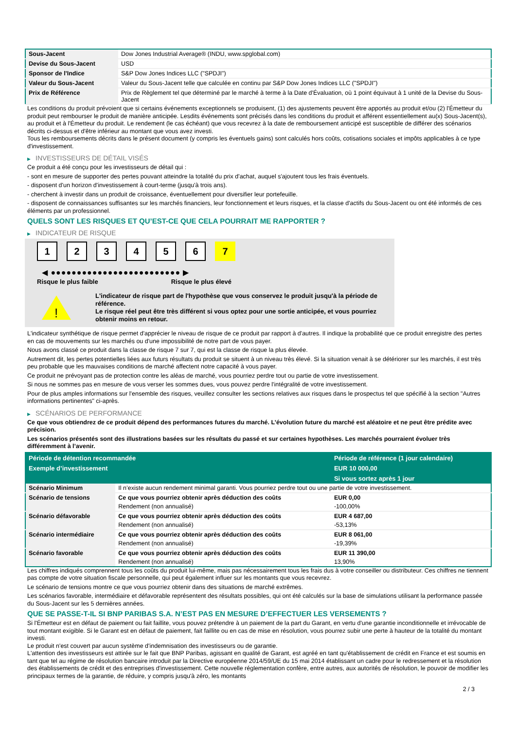| Sous-Jacent | Dow Jones Industrial Average® (INDU, www.spglobal.com) |
| Devise du Sous-Jacent | USD |
| Sponsor de l'Indice | S&P Dow Jones Indices LLC ("SPDJI") |
| Valeur du Sous-Jacent | Valeur du Sous-Jacent telle que calculée en continu par S&P Dow Jones Indices LLC ("SPDJI") |
| Prix de Référence | Prix de Règlement tel que déterminé par le marché à terme à la Date d'Évaluation, où 1 point équivaut à 1 unité de la Devise du Sous-Jacent |
Les conditions du produit prévoient que si certains événements exceptionnels se produisent, (1) des ajustements peuvent être apportés au produit et/ou (2) l'Émetteur du produit peut rembourser le produit de manière anticipée. Lesdits événements sont précisés dans les conditions du produit et afférent essentiellement au(x) Sous-Jacent(s), au produit et à l'Émetteur du produit. Le rendement (le cas échéant) que vous recevrez à la date de remboursement anticipé est susceptible de différer des scénarios décrits ci-dessus et d'être inférieur au montant que vous avez investi.
Tous les remboursements décrits dans le présent document (y compris les éventuels gains) sont calculés hors coûts, cotisations sociales et impôts applicables à ce type d'investissement.
▶ INVESTISSEURS DE DÉTAIL VISÉS
Ce produit a été conçu pour les investisseurs de détail qui :
- sont en mesure de supporter des pertes pouvant atteindre la totalité du prix d'achat, auquel s'ajoutent tous les frais éventuels.
- disposent d'un horizon d'investissement à court-terme (jusqu'à trois ans).
- cherchent à investir dans un produit de croissance, éventuellement pour diversifier leur portefeuille.
- disposent de connaissances suffisantes sur les marchés financiers, leur fonctionnement et leurs risques, et la classe d'actifs du Sous-Jacent ou ont été informés de ces éléments par un professionnel.
QUELS SONT LES RISQUES ET QU’EST-CE QUE CELA POURRAIT ME RAPPORTER ?
▶ INDICATEUR DE RISQUE
123456 7
◀ ●●●●●●●●●●●●●●●●●●●●●●●●● ▶
Risque le plus faible Risque le plus élevé
!
L'indicateur de risque part de l'hypothèse que vous conservez le produit jusqu'à la période de référence.
Le risque réel peut être très différent si vous optez pour une sortie anticipée, et vous pourriez obtenir moins en retour.
L'indicateur synthétique de risque permet d'apprécier le niveau de risque de ce produit par rapport à d'autres. Il indique la probabilité que ce produit enregistre des pertes en cas de mouvements sur les marchés ou d'une impossibilité de notre part de vous payer.
Nous avons classé ce produit dans la classe de risque 7 sur 7, qui est la classe de risque la plus élevée.
Autrement dit, les pertes potentielles liées aux futurs résultats du produit se situent à un niveau très élevé. Si la situation venait à se détériorer sur les marchés, il est très peu probable que les mauvaises conditions de marché affectent notre capacité à vous payer.
Ce produit ne prévoyant pas de protection contre les aléas de marché, vous pourriez perdre tout ou partie de votre investissement.
Si nous ne sommes pas en mesure de vous verser les sommes dues, vous pouvez perdre l'intégralité de votre investissement.
Pour de plus amples informations sur l'ensemble des risques, veuillez consulter les sections relatives aux risques dans le prospectus tel que spécifié à la section "Autres informations pertinentes" ci-après.
▶ SCÉNARIOS DE PERFORMANCE
Ce que vous obtiendrez de ce produit dépend des performances futures du marché. L’évolution future du marché est aléatoire et ne peut être prédite avec précision.
Les scénarios présentés sont des illustrations basées sur les résultats du passé et sur certaines hypothèses. Les marchés pourraient évoluer très différemment à l’avenir.
| Période de détention recommandée | | Période de référence (1 jour calendaire) |
| --- | --- | --- |
| Exemple d’investissement | | EUR 10 000,00 |
| | | Si vous sortez après 1 jour |
| Scénario Minimum | Il n’existe aucun rendement minimal garanti. Vous pourriez perdre tout ou une partie de votre investissement. | |
| Scénario de tensions | Ce que vous pourriez obtenir après déduction des coûts | EUR 0,00 |
| | Rendement (non annualisé) | -100,00% |
| Scénario défavorable | Ce que vous pourriez obtenir après déduction des coûts | EUR 4 687,00 |
| | Rendement (non annualisé) | -53,13% |
| Scénario intermédiaire | Ce que vous pourriez obtenir après déduction des coûts | EUR 8 061,00 |
| | Rendement (non annualisé) | -19,39% |
| Scénario favorable | Ce que vous pourriez obtenir après déduction des coûts | EUR 11 390,00 |
| | Rendement (non annualisé) | 13,90% |
Les chiffres indiqués comprennent tous les coûts du produit lui-même, mais pas nécessairement tous les frais dus à votre conseiller ou distributeur. Ces chiffres ne tiennent pas compte de votre situation fiscale personnelle, qui peut également influer sur les montants que vous recevrez.
Le scénario de tensions montre ce que vous pourriez obtenir dans des situations de marché extrêmes.
Les scénarios favorable, intermédiaire et défavorable représentent des résultats possibles, qui ont été calculés sur la base de simulations utilisant la performance passée du Sous-Jacent sur les 5 dernières années.
QUE SE PASSE-T-IL SI BNP PARIBAS S.A. N’EST PAS EN MESURE D’EFFECTUER LES VERSEMENTS ?
Si l'Émetteur est en défaut de paiement ou fait faillite, vous pouvez prétendre à un paiement de la part du Garant, en vertu d'une garantie inconditionnelle et irrévocable de tout montant exigible. Si le Garant est en défaut de paiement, fait faillite ou en cas de mise en résolution, vous pourrez subir une perte à hauteur de la totalité du montant investi.
Le produit n'est couvert par aucun système d'indemnisation des investisseurs ou de garantie.
L'attention des investisseurs est attirée sur le fait que BNP Paribas, agissant en qualité de Garant, est agréé en tant qu'établissement de crédit en France et est soumis en tant que tel au régime de résolution bancaire introduit par la Directive européenne 2014/59/UE du 15 mai 2014 établissant un cadre pour le redressement et la résolution des établissements de crédit et des entreprises d'investissement. Cette nouvelle réglementation confère, entre autres, aux autorités de résolution, le pouvoir de modifier les principaux termes de la garantie, de réduire, y compris jusqu'à zéro, les montants
2 / 3